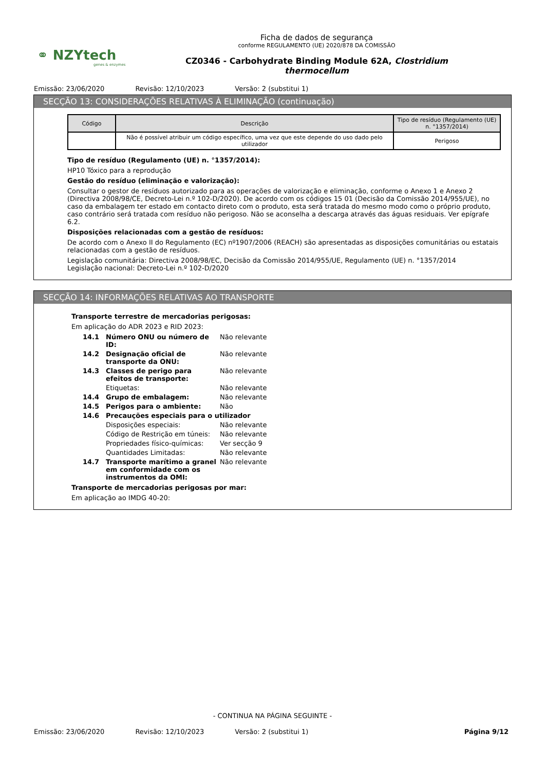⚭ NZYtech
genes & enzymes
Ficha de dados de segurança
conforme REGULAMENTO (UE) 2020/878 DA COMISSÃO
CZ0346 - Carbohydrate Binding Module 62A, Clostridium thermocellum
Emissão: 23/06/2020 Revisão: 12/10/2023 Versão: 2 (substitui 1)
SECÇÃO 13: CONSIDERAÇÕES RELATIVAS À ELIMINAÇÃO (continuação)
| Código | Descrição | Tipo de resíduo (Regulamento (UE) n. °1357/2014) |
| --- | --- | --- |
| | Não é possível atribuir um código específico, uma vez que este depende do uso dado pelo utilizador | Perigoso |
Tipo de resíduo (Regulamento (UE) n. °1357/2014):
HP10 Tóxico para a reprodução
Gestão do resíduo (eliminação e valorização):
Consultar o gestor de resíduos autorizado para as operações de valorização e eliminação, conforme o Anexo 1 e Anexo 2 (Directiva 2008/98/CE, Decreto-Lei n.º 102-D/2020). De acordo com os códigos 15 01 (Decisão da Comissão 2014/955/UE), no caso da embalagem ter estado em contacto direto com o produto, esta será tratada do mesmo modo como o próprio produto, caso contrário será tratada com resíduo não perigoso. Não se aconselha a descarga através das águas residuais. Ver epígrafe 6.2.
Disposições relacionadas com a gestão de resíduos:
De acordo com o Anexo II do Regulamento (EC) nº1907/2006 (REACH) são apresentadas as disposições comunitárias ou estatais relacionadas com a gestão de resíduos.
Legislação comunitária: Directiva 2008/98/EC, Decisão da Comissão 2014/955/UE, Regulamento (UE) n. °1357/2014
Legislação nacional: Decreto-Lei n.º 102-D/2020
SECÇÃO 14: INFORMAÇÕES RELATIVAS AO TRANSPORTE
Transporte terrestre de mercadorias perigosas:
Em aplicação do ADR 2023 e RID 2023:
14.1 Número ONU ou número de ID: Não relevante
14.2 Designação oficial de transporte da ONU:
Não relevante
14.3 Classes de perigo para efeitos de transporte:
Não relevante
Etiquetas: Não relevante
14.4 Grupo de embalagem: Não relevante
14.5 Perigos para o ambiente: Não
14.6 Precauções especiais para o utilizador
Disposições especiais: Não relevante
Código de Restrição em túneis:
Não relevante
Propriedades físico-químicas:
Ver secção 9
Quantidades Limitadas: Não relevante
14.7 Transporte marítimo a granel em conformidade com os instrumentos da OMI:
Não relevante
Transporte de mercadorias perigosas por mar:
Em aplicação ao IMDG 40-20:
- CONTINUA NA PÁGINA SEGUINTE -
Emissão: 23/06/2020 Revisão: 12/10/2023 Versão: 2 (substitui 1) Página 9/12